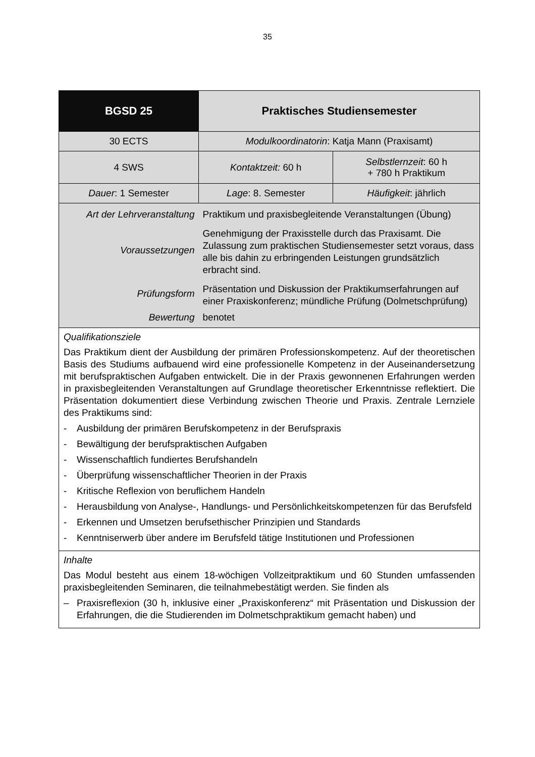35
| BGSD 25 | Praktisches Studiensemester | |
| 30 ECTS | Modulkoordinatorin : Katja Mann (Praxisamt) | |
| 4 SWS | Kontaktzeit: 60 h | Selbstlernzeit : 60 h + 780 h Praktikum |
| Dauer : 1 Semester | Lage : 8. Semester | Häufigkeit : jährlich |
| Art der Lehrveranstaltung | Praktikum und praxisbegleitende Veranstaltungen (Übung) | |
| Voraussetzungen | Genehmigung der Praxisstelle durch das Praxisamt. Die Zulassung zum praktischen Studiensemester setzt voraus, dass alle bis dahin zu erbringenden Leistungen grundsätzlich erbracht sind. | |
| Prüfungsform | Präsentation und Diskussion der Praktikumserfahrungen auf einer Praxiskonferenz; mündliche Prüfung (Dolmetschprüfung) | |
| Bewertung | benotet | |
| Qualifikationsziele Das Praktikum dient der Ausbildung der primären Professionskompetenz. Auf der theoretischen Basis des Studiums aufbauend wird eine professionelle Kompetenz in der Auseinandersetzung mit berufspraktischen Aufgaben entwickelt. Die in der Praxis gewonnenen Erfahrungen werden in praxisbegleitenden Veranstaltungen auf Grundlage theoretischer Erkenntnisse reflektiert. Die Präsentation dokumentiert diese Verbindung zwischen Theorie und Praxis. Zentrale Lernziele des Praktikums sind: - Ausbildung der primären Berufskompetenz in der Berufspraxis - Bewältigung der berufspraktischen Aufgaben - Wissenschaftlich fundiertes Berufshandeln - Überprüfung wissenschaftlicher Theorien in der Praxis - Kritische Reflexion von beruflichem Handeln - Herausbildung von Analyse-, Handlungs- und Persönlichkeitskompetenzen für das Berufsfeld - Erkennen und Umsetzen berufsethischer Prinzipien und Standards - Kenntniserwerb über andere im Berufsfeld tätige Institutionen und Professionen | | |
| Inhalte Das Modul besteht aus einem 18-wöchigen Vollzeitpraktikum und 60 Stunden umfassenden praxisbegleitenden Seminaren, die teilnahmebestätigt werden. Sie finden als – Praxisreflexion (30 h, inklusive einer „Praxiskonferenz“ mit Präsentation und Diskussion der Erfahrungen, die die Studierenden im Dolmetschpraktikum gemacht haben) und | | |